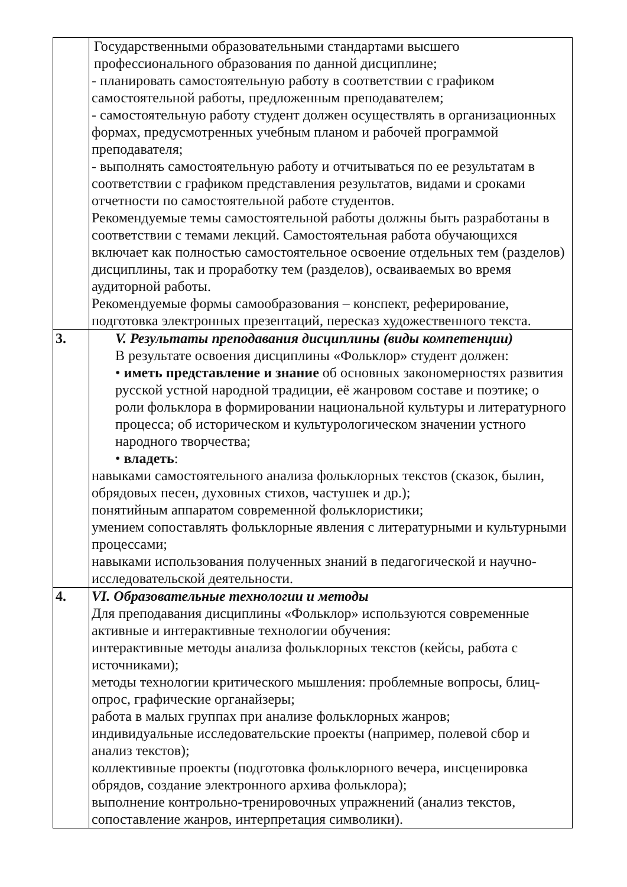| | Государственными образовательными стандартами высшего профессионального образования по данной дисциплине; - планировать самостоятельную работу в соответствии с графиком самостоятельной работы, предложенным преподавателем; - самостоятельную работу студент должен осуществлять в организационных формах, предусмотренных учебным планом и рабочей программой преподавателя; - выполнять самостоятельную работу и отчитываться по ее результатам в соответствии с графиком представления результатов, видами и сроками отчетности по самостоятельной работе студентов. Рекомендуемые темы самостоятельной работы должны быть разработаны в соответствии с темами лекций. Самостоятельная работа обучающихся включает как полностью самостоятельное освоение отдельных тем (разделов) дисциплины, так и проработку тем (разделов), осваиваемых во время аудиторной работы. Рекомендуемые формы самообразования – конспект, реферирование, подготовка электронных презентаций, пересказ художественного текста. |
| 3. | V. Результаты преподавания дисциплины (виды компетенции) В результате освоения дисциплины «Фольклор» студент должен: • иметь представление и знание об основных закономерностях развития русской устной народной традиции, её жанровом составе и поэтике; о роли фольклора в формировании национальной культуры и литературного процесса; об историческом и культурологическом значении устного народного творчества; • владеть : навыками самостоятельного анализа фольклорных текстов (сказок, былин, обрядовых песен, духовных стихов, частушек и др.); понятийным аппаратом современной фольклористики; умением сопоставлять фольклорные явления с литературными и культурными процессами; навыками использования полученных знаний в педагогической и научно-исследовательской деятельности. |
| 4. | VI. Образовательные технологии и методы Для преподавания дисциплины «Фольклор» используются современные активные и интерактивные технологии обучения: интерактивные методы анализа фольклорных текстов (кейсы, работа с источниками); методы технологии критического мышления: проблемные вопросы, блиц-опрос, графические органайзеры; работа в малых группах при анализе фольклорных жанров; индивидуальные исследовательские проекты (например, полевой сбор и анализ текстов); коллективные проекты (подготовка фольклорного вечера, инсценировка обрядов, создание электронного архива фольклора); выполнение контрольно-тренировочных упражнений (анализ текстов, сопоставление жанров, интерпретация символики). |